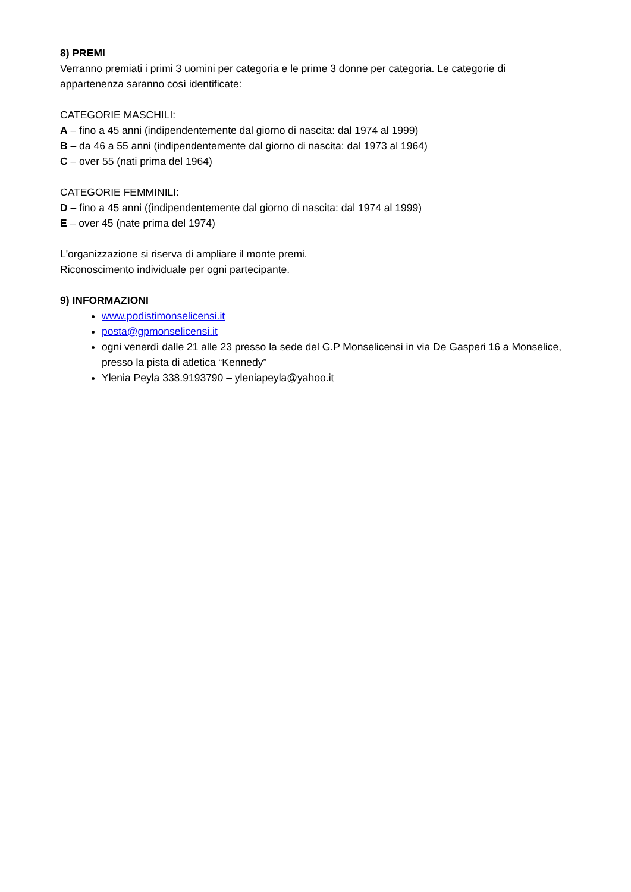8) PREMI
Verranno premiati i primi 3 uomini per categoria e le prime 3 donne per categoria. Le categorie di appartenenza saranno così identificate:
CATEGORIE MASCHILI:
A – fino a 45 anni (indipendentemente dal giorno di nascita: dal 1974 al 1999)
B – da 46 a 55 anni (indipendentemente dal giorno di nascita: dal 1973 al 1964)
C – over 55 (nati prima del 1964)
CATEGORIE FEMMINILI:
D – fino a 45 anni ((indipendentemente dal giorno di nascita: dal 1974 al 1999)
E – over 45 (nate prima del 1974)
L'organizzazione si riserva di ampliare il monte premi.
Riconoscimento individuale per ogni partecipante.
9) INFORMAZIONI
www.podistimonselicensi.it
posta@gpmonselicensi.it
ogni venerdì dalle 21 alle 23 presso la sede del G.P Monselicensi in via De Gasperi 16 a Monselice, presso la pista di atletica “Kennedy”
Ylenia Peyla 338.9193790 – yleniapeyla@yahoo.it